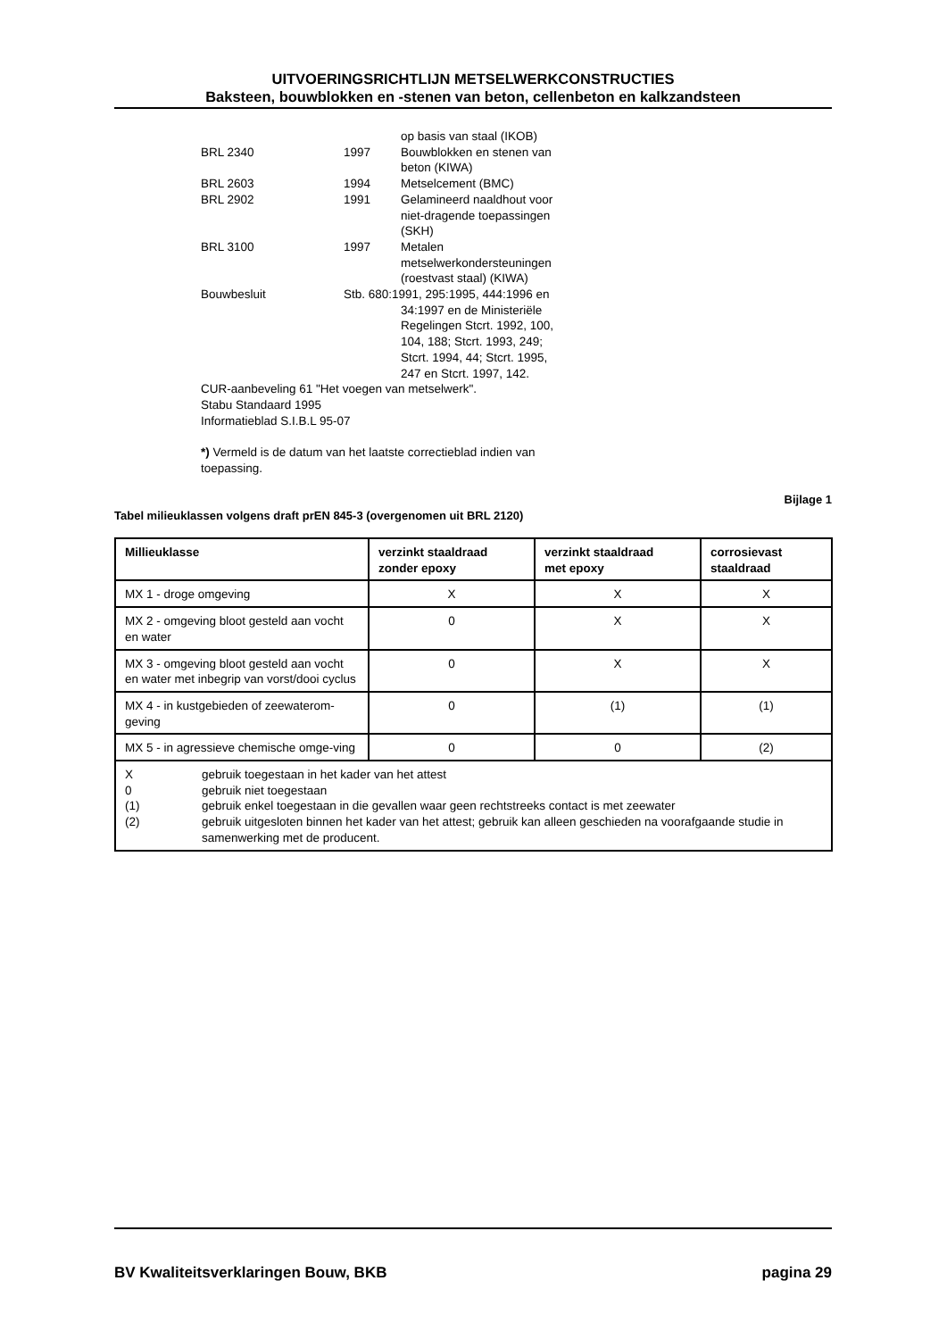UITVOERINGSRICHTLIJN METSELWERKCONSTRUCTIES
Baksteen, bouwblokken en -stenen van beton, cellenbeton en kalkzandsteen
| | | op basis van staal (IKOB) |
| BRL 2340 | 1997 | Bouwblokken en stenen van beton (KIWA) |
| BRL 2603 | 1994 | Metselcement (BMC) |
| BRL 2902 | 1991 | Gelamineerd naaldhout voor niet-dragende toepassingen (SKH) |
| BRL 3100 | 1997 | Metalen metselwerkondersteuningen (roestvast staal) (KIWA) |
| Bouwbesluit | Stb. 680:1991, 295:1995, 444:1996 en | |
| | | 34:1997 en de Ministeriële Regelingen Stcrt. 1992, 100, 104, 188; Stcrt. 1993, 249; Stcrt. 1994, 44; Stcrt. 1995, 247 en Stcrt. 1997, 142. |
CUR-aanbeveling 61 "Het voegen van metselwerk".
Stabu Standaard 1995
Informatieblad S.I.B.L 95-07
*) Vermeld is de datum van het laatste correctieblad indien van
toepassing.
Bijlage 1
Tabel milieuklassen volgens draft prEN 845-3 (overgenomen uit BRL 2120)
| Millieuklasse | verzinkt staaldraad zonder epoxy | verzinkt staaldraad met epoxy | corrosievast staaldraad |
| --- | --- | --- | --- |
| MX 1 - droge omgeving | X | X | X |
| MX 2 - omgeving bloot gesteld aan vocht en water | 0 | X | X |
| MX 3 - omgeving bloot gesteld aan vocht en water met inbegrip van vorst/dooi cyclus | 0 | X | X |
| MX 4 - in kustgebieden of zeewaterom-geving | 0 | (1) | (1) |
| MX 5 - in agressieve chemische omge-ving | 0 | 0 | (2) |
| / X / gebruik toegestaan in het kader van het attest / / 0 / gebruik niet toegestaan / / (1) / gebruik enkel toegestaan in die gevallen waar geen rechtstreeks contact is met zeewater / / (2) / gebruik uitgesloten binnen het kader van het attest; gebruik kan alleen geschieden na voorafgaande studie in samenwerking met de producent. / | | | |
BV Kwaliteitsverklaringen Bouw, BKB pagina 29